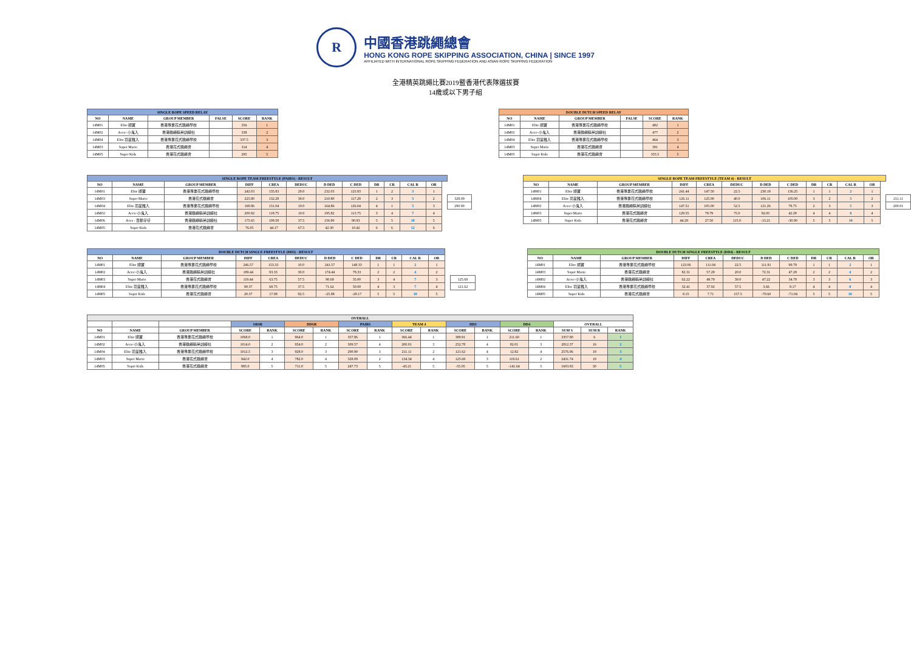R
中國香港跳繩總會
HONG KONG ROPE SKIPPING ASSOCIATION, CHINA | SINCE 1997
AFFILIATED WITH INTERNATIONAL ROPE SKIPPING FEDERATION AND ASIAN ROPE SKIPPING FEDERATION
全港精英跳繩比賽2019暨香港代表隊選拔賽
14歲或以下男子組
| SINGLE ROPE SPEED RELAY | | | | | |
| --- | --- | --- | --- | --- | --- |
| NO | NAME | GROUP MEMBER | FALSE | SCORE | RANK |
| 14M01 | Elite 順寶 | 香港專業花式跳繩學校 | | 356 | 1 |
| 14M02 | Aces~小鬼入 | 香港跳繩精英訓練社 | | 338 | 2 |
| 14M04 | Elite 羽呈雅入 | 香港專業花式跳繩學校 | | 337.5 | 3 |
| 14M03 | Super Mario | 香港花式跳繩會 | | 314 | 4 |
| 14M05 | Super Kids | 香港花式跳繩會 | | 295 | 5 |
| DOUBLE DUTCH SPEED RELAY | | | | | |
| --- | --- | --- | --- | --- | --- |
| NO | NAME | GROUP MEMBER | FALSE | SCORE | RANK |
| 14M01 | Elite 順寶 | 香港專業花式跳繩學校 | | 482 | 1 |
| 14M02 | Aces~小鬼入 | 香港跳繩精英訓練社 | | 477 | 2 |
| 14M04 | Elite 羽呈雅入 | 香港專業花式跳繩學校 | | 464 | 3 |
| 14M03 | Super Mario | 香港花式跳繩會 | | 391 | 4 |
| 14M05 | Super Kids | 香港花式跳繩會 | | 355.5 | 5 |
| SINGLE ROPE TEAM FREESTYLE (PAIRS) - RESULT | | | | | | | | | | | | | |
| NO | NAME | GROUP MEMBER | DIFF | CREA | DEDUC | D DED | C DED | DR | CR | CAL R | OR | | |
| 14M01 | Elite 順寶 | 香港專業花式跳繩學校 | 242.03 | 135.83 | 20.0 | 232.03 | 125.83 | 1 | 2 | 3 | 1 | | |
| 14M03 | Super Mario | 香港花式跳繩會 | 225.80 | 132.29 | 30.0 | 210.80 | 117.29 | 2 | 3 | 5 | 2 | | 328.09 |
| 14M04 | Elite 羽呈雅入 | 香港專業花式跳繩學校 | 169.86 | 131.04 | 10.0 | 164.86 | 126.04 | 4 | 1 | 5 | 3 | | 290.90 |
| 14M02 | Aces~小鬼入 | 香港跳繩精英訓練社 | 200.82 | 118.75 | 10.0 | 195.82 | 113.75 | 3 | 4 | 7 | 4 | | |
| 14M06 | Aces - 百脈仔仔 | 香港跳繩精英訓練社 | 175.65 | 109.58 | 37.5 | 156.90 | 90.83 | 5 | 5 | 10 | 5 | | |
| 14M05 | Super Kids | 香港花式跳繩會 | 76.05 | 44.17 | 67.5 | 42.30 | 10.42 | 6 | 6 | 12 | 6 | | |
| SINGLE ROPE TEAM FREESTYLE (TEAM 4) - RESULT | | | | | | | | | | | | | |
| NO | NAME | GROUP MEMBER | DIFF | CREA | DEDUC | D DED | C DED | DR | CR | CAL R | OR | | |
| 14M01 | Elite 順寶 | 香港專業花式跳繩學校 | 241.44 | 147.50 | 22.5 | 230.19 | 136.25 | 1 | 1 | 2 | 1 | | |
| 14M04 | Elite 羽呈雅入 | 香港專業花式跳繩學校 | 126.11 | 125.00 | 40.0 | 106.11 | 105.00 | 3 | 2 | 5 | 2 | | 211.11 |
| 14M02 | Aces~小鬼入 | 香港跳繩精英訓練社 | 147.51 | 105.00 | 52.5 | 121.26 | 78.75 | 2 | 3 | 5 | 3 | | 200.01 |
| 14M03 | Super Mario | 香港花式跳繩會 | 129.55 | 79.79 | 75.0 | 92.05 | 42.29 | 4 | 4 | 8 | 4 | | |
| 14M05 | Super Kids | 香港花式跳繩會 | 44.29 | 27.50 | 115.0 | -13.21 | -30.00 | 5 | 5 | 10 | 5 | | |
| DOUBLE DUTCH SINGLE FREESTYLE (DD3) - RESULT | | | | | | | | | | | | | |
| NO | NAME | GROUP MEMBER | DIFF | CREA | DEDUC | D DED | C DED | DR | CR | CAL R | OR | | |
| 14M01 | Elite 順寶 | 香港專業花式跳繩學校 | 246.57 | 153.33 | 10.0 | 241.57 | 148.33 | 1 | 1 | 2 | 1 | | |
| 14M02 | Aces~小鬼入 | 香港跳繩精英訓練社 | 189.44 | 93.33 | 30.0 | 174.44 | 78.33 | 2 | 2 | 4 | 2 | | |
| 14M03 | Super Mario | 香港花式跳繩會 | 119.44 | 63.75 | 57.5 | 90.69 | 35.00 | 3 | 4 | 7 | 3 | | 125.69 |
| 14M04 | Elite 羽呈雅入 | 香港專業花式跳繩學校 | 90.37 | 68.75 | 37.5 | 71.62 | 50.00 | 4 | 3 | 7 | 4 | | 121.62 |
| 14M05 | Super Kids | 香港花式跳繩會 | 20.37 | 17.08 | 92.5 | -25.88 | -29.17 | 5 | 5 | 10 | 5 | | |
| DOUBLE DUTCH SINGLE FREESTYLE (DD4) - RESULT | | | | | | | | | | | |
| --- | --- | --- | --- | --- | --- | --- | --- | --- | --- | --- | --- |
| NO | NAME | GROUP MEMBER | DIFF | CREA | DEDUC | D DED | C DED | DR | CR | CAL R | OR |
| 14M01 | Elite 順寶 | 香港專業花式跳繩學校 | 123.06 | 111.04 | 22.5 | 111.81 | 99.79 | 1 | 1 | 2 | 1 |
| 14M03 | Super Mario | 香港花式跳繩會 | 82.31 | 57.29 | 20.0 | 72.31 | 47.29 | 2 | 2 | 4 | 2 |
| 14M02 | Aces~小鬼入 | 香港跳繩精英訓練社 | 62.22 | 49.79 | 30.0 | 47.22 | 34.79 | 3 | 3 | 6 | 3 |
| 14M04 | Elite 羽呈雅入 | 香港專業花式跳繩學校 | 32.41 | 37.92 | 57.5 | 3.66 | 9.17 | 4 | 4 | 8 | 4 |
| 14M05 | Super Kids | 香港花式跳繩會 | 8.15 | 7.71 | 157.5 | -70.60 | -71.04 | 5 | 5 | 10 | 5 |
| OVERALL | | | | | | | | | | | | | | | | | |
| --- | --- | --- | --- | --- | --- | --- | --- | --- | --- | --- | --- | --- | --- | --- | --- | --- | --- |
| | | | SRSR | | DDSR | | PAIRS | | TEAM 4 | | DD3 | | DD4 | | OVERALL | | |
| NO | NAME | GROUP MEMBER | SCORE | RANK | SCORE | RANK | SCORE | RANK | SCORE | RANK | SCORE | RANK | SCORE | RANK | SUM S | SUM R | RANK |
| 14M01 | Elite 順寶 | 香港專業花式跳繩學校 | 1068.0 | 1 | 964.0 | 1 | 357.86 | 1 | 366.44 | 1 | 389.91 | 1 | 211.60 | 1 | 3357.80 | 6 | 1 |
| 14M02 | Aces~小鬼入 | 香港跳繩精英訓練社 | 1014.0 | 2 | 954.0 | 2 | 309.57 | 4 | 200.01 | 3 | 252.78 | 4 | 82.01 | 3 | 2812.37 | 16 | 2 |
| 14M04 | Elite 羽呈雅入 | 香港專業花式跳繩學校 | 1012.5 | 3 | 928.0 | 3 | 290.90 | 3 | 211.11 | 2 | 121.62 | 4 | 12.82 | 4 | 2576.96 | 19 | 3 |
| 14M03 | Super Mario | 香港花式跳繩會 | 942.0 | 4 | 782.0 | 4 | 328.09 | 2 | 134.34 | 4 | 125.69 | 3 | 119.61 | 2 | 2431.74 | 19 | 4 |
| 14M05 | Super Kids | 香港花式跳繩會 | 885.0 | 5 | 711.0 | 5 | 247.73 | 5 | -43.21 | 5 | -55.05 | 5 | -141.64 | 5 | 1603.83 | 30 | 5 |